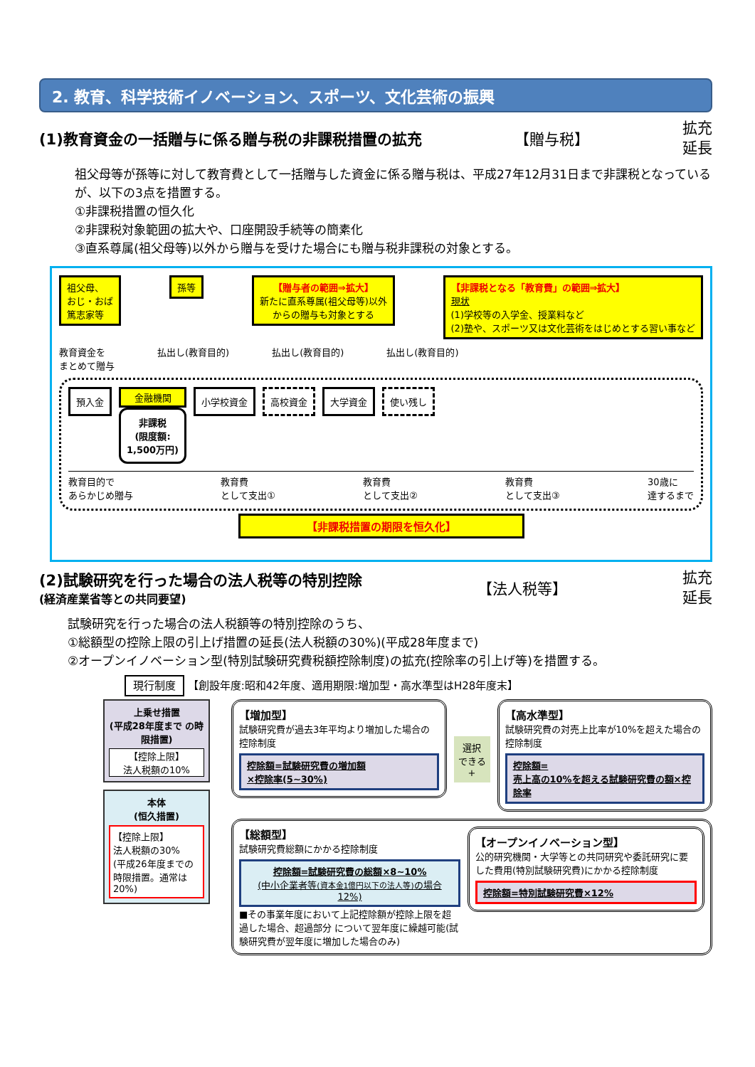2. 教育、科学技術イノベーション、スポーツ、文化芸術の振興
(1)教育資金の一括贈与に係る贈与税の非課税措置の拡充 【贈与税】 拡充
延長
祖父母等が孫等に対して教育費として一括贈与した資金に係る贈与税は、平成27年12月31日まで非課税となっているが、以下の3点を措置する。
①非課税措置の恒久化
②非課税対象範囲の拡大や、口座開設手続等の簡素化
③直系尊属(祖父母等)以外から贈与を受けた場合にも贈与税非課税の対象とする。
祖父母、
おじ・おば
篤志家等
孫等 【贈与者の範囲⇒拡大】
新たに直系尊属(祖父母等)以外
からの贈与も対象とする
【非課税となる「教育費」の範囲⇒拡大】
現状
(1)学校等の入学金、授業料など
(2)塾や、スポーツ又は文化芸術をはじめとする習い事など
教育資金を
まとめて贈与 払出し(教育目的) 払出し(教育目的) 払出し(教育目的)
預入金
金融機関
非課税
(限度額:
1,500万円)
小学校資金
高校資金
大学資金
使い残し
教育目的で
あらかじめ贈与 教育費
として支出① 教育費
として支出② 教育費
として支出③ 30歳に
達するまで
【非課税措置の期限を恒久化】
(2)試験研究を行った場合の法人税等の特別控除
(経済産業省等との共同要望) 【法人税等】 拡充
延長
試験研究を行った場合の法人税額等の特別控除のうち、
①総額型の控除上限の引上げ措置の延長(法人税額の30%)(平成28年度まで)
②オープンイノベーション型(特別試験研究費税額控除制度)の拡充(控除率の引上げ等)を措置する。
現行制度 【創設年度:昭和42年度、適用期限:増加型・高水準型はH28年度末】
上乗せ措置
(平成28年度まで の時限措置)
【控除上限】
法人税額の10%
本体
(恒久措置)
【控除上限】
法人税額の30%
(平成26年度までの時限措置。通常は20%)
【増加型】
試験研究費が過去3年平均より増加した場合の控除制度
控除額=試験研究費の増加額
×控除率(5~30%)
選択
できる
+
【高水準型】
試験研究費の対売上比率が10%を超えた場合の控除制度
控除額=
売上高の10%を超える試験研究費の額×控除率
【総額型】
試験研究費総額にかかる控除制度
控除額=試験研究費の総額×8~10%
(中小企業者等(資本金1億円以下の法人等) の場合 12%)
■その事業年度において上記控除額が控除上限を超過した場合、超過部分 について翌年度に繰越可能(試験研究費が翌年度に増加した場合のみ)
【オープンイノベーション型】
公的研究機関・大学等との共同研究や委託研究に要した費用(特別試験研究費)にかかる控除制度
控除額=特別試験研究費×12%